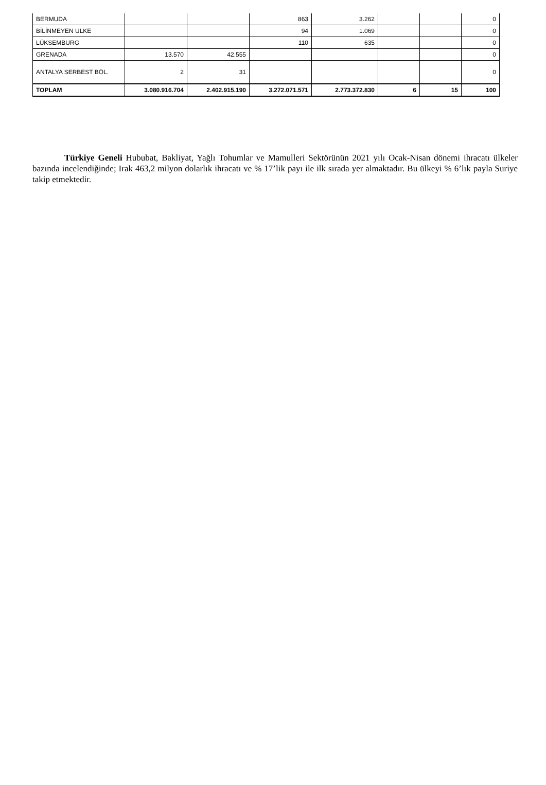| BERMUDA | | | 863 | 3.262 | | | 0 |
| BİLİNMEYEN ULKE | | | 94 | 1.069 | | | 0 |
| LÜKSEMBURG | | | 110 | 635 | | | 0 |
| GRENADA | 13.570 | 42.555 | | | | | 0 |
| ANTALYA SERBEST BÖL. | 2 | 31 | | | | | 0 |
| TOPLAM | 3.080.916.704 | 2.402.915.190 | 3.272.071.571 | 2.773.372.830 | 6 | 15 | 100 |
Türkiye Geneli Hububat, Bakliyat, Yağlı Tohumlar ve Mamulleri Sektörünün 2021 yılı Ocak-Nisan dönemi ihracatı ülkeler bazında incelendiğinde; Irak 463,2 milyon dolarlık ihracatı ve % 17’lik payı ile ilk sırada yer almaktadır. Bu ülkeyi % 6’lık payla Suriye takip etmektedir.